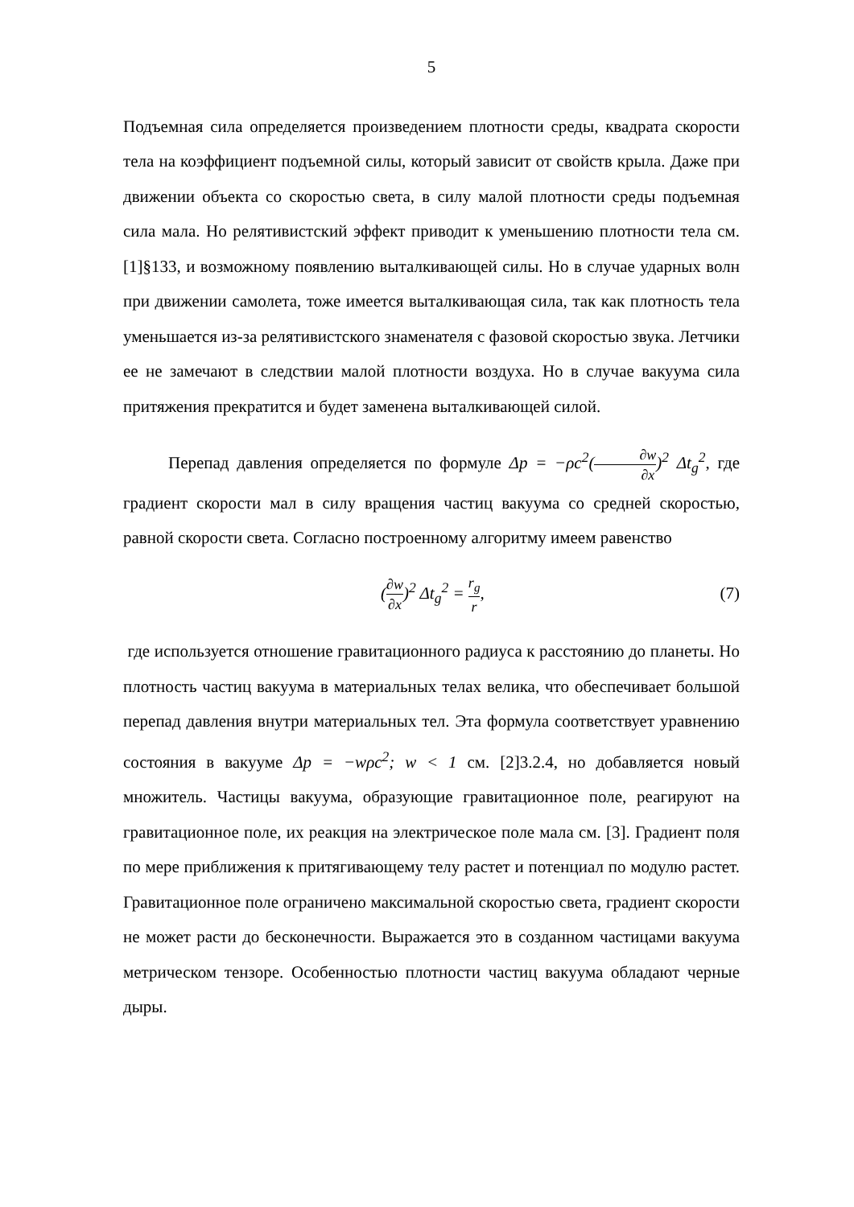5
Подъемная сила определяется произведением плотности среды, квадрата скорости тела на коэффициент подъемной силы, который зависит от свойств крыла. Даже при движении объекта со скоростью света, в силу малой плотности среды подъемная сила мала. Но релятивистский эффект приводит к уменьшению плотности тела см. [1]§133, и возможному появлению выталкивающей силы. Но в случае ударных волн при движении самолета, тоже имеется выталкивающая сила, так как плотность тела уменьшается из-за релятивистского знаменателя с фазовой скоростью звука. Летчики ее не замечают в следствии малой плотности воздуха. Но в случае вакуума сила притяжения прекратится и будет заменена выталкивающей силой.
Перепад давления определяется по формуле Δp = −ρc<sup>2</sup>(∂w ∂x)<sup>2</sup> Δt<sub>g</sub><sup>2</sup>, где градиент скорости мал в силу вращения частиц вакуума со средней скоростью, равной скорости света. Согласно построенному алгоритму имеем равенство
(∂w ∂x)<sup>2</sup> Δt<sub>g</sub><sup>2</sup> = r<sub>g</sub> r, (7)
где используется отношение гравитационного радиуса к расстоянию до планеты. Но плотность частиц вакуума в материальных телах велика, что обеспечивает большой перепад давления внутри материальных тел. Эта формула соответствует уравнению состояния в вакууме Δp = −wρc<sup>2</sup>; w < 1 см. [2]3.2.4, но добавляется новый множитель. Частицы вакуума, образующие гравитационное поле, реагируют на гравитационное поле, их реакция на электрическое поле мала см. [3]. Градиент поля по мере приближения к притягивающему телу растет и потенциал по модулю растет. Гравитационное поле ограничено максимальной скоростью света, градиент скорости не может расти до бесконечности. Выражается это в созданном частицами вакуума метрическом тензоре. Особенностью плотности частиц вакуума обладают черные дыры.